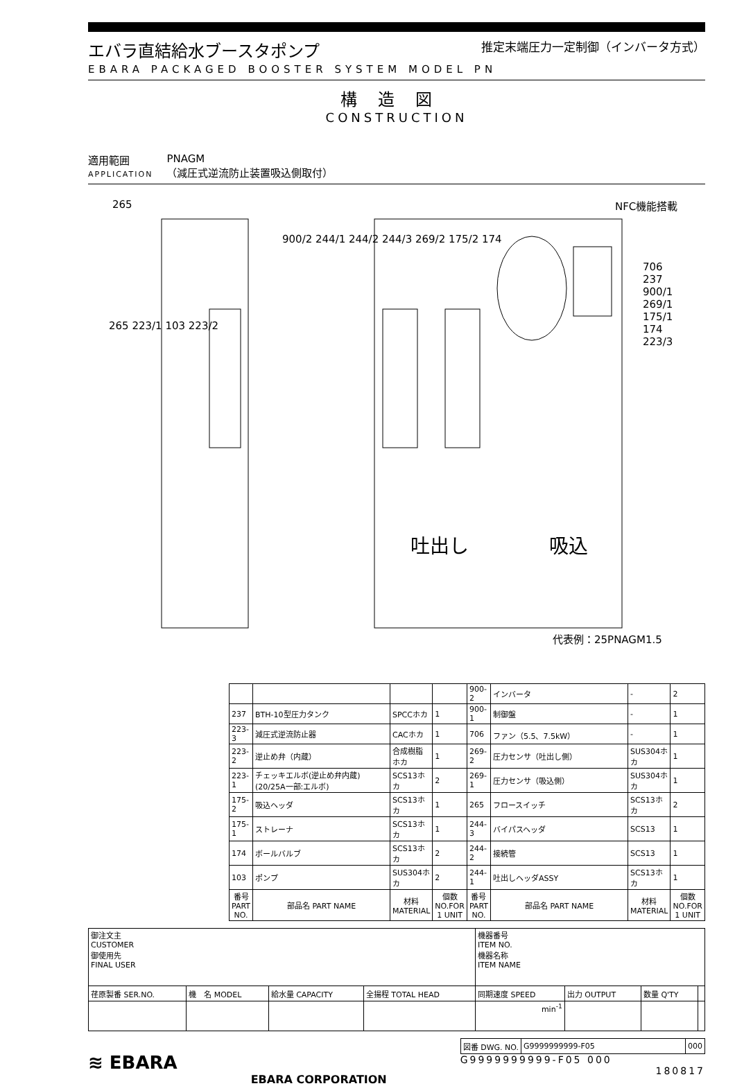エバラ直結給水ブースタポンプ
推定末端圧力一定制御（インバータ方式）
EBARA PACKAGED BOOSTER SYSTEM MODEL PN
構造図
CONSTRUCTION
適用範囲
APPLICATION
PNAGM
（減圧式逆流防止装置吸込側取付）
NFC機能搭載
265
265 223/1 103 223/2
900/2 244/1 244/2 244/3 269/2 175/2 174
706
237
900/1
269/1
175/1
174
223/3
吐出し 吸込
代表例：25PNAGM1.5
| | | | | 900-2 | インバータ | - | 2 |
| 237 | BTH-10型圧力タンク | SPCCホカ | 1 | 900-1 | 制御盤 | - | 1 |
| 223-3 | 減圧式逆流防止器 | CACホカ | 1 | 706 | ファン（5.5、7.5kW） | - | 1 |
| 223-2 | 逆止め弁（内蔵） | 合成樹脂ホカ | 1 | 269-2 | 圧力センサ（吐出し側） | SUS304ホカ | 1 |
| 223-1 | チェッキエルボ(逆止め弁内蔵)(20/25A一部:エルボ) | SCS13ホカ | 2 | 269-1 | 圧力センサ（吸込側） | SUS304ホカ | 1 |
| 175-2 | 吸込ヘッダ | SCS13ホカ | 1 | 265 | フロースイッチ | SCS13ホカ | 2 |
| 175-1 | ストレーナ | SCS13ホカ | 1 | 244-3 | バイパスヘッダ | SCS13 | 1 |
| 174 | ボールバルブ | SCS13ホカ | 2 | 244-2 | 接続管 | SCS13 | 1 |
| 103 | ポンプ | SUS304ホカ | 2 | 244-1 | 吐出しヘッダASSY | SCS13ホカ | 1 |
| 番号 PART NO. | 部品名 PART NAME | 材料 MATERIAL | 個数 NO.FOR 1 UNIT | 番号 PART NO. | 部品名 PART NAME | 材料 MATERIAL | 個数 NO.FOR 1 UNIT |
| 御注文主 CUSTOMER 御使用先 FINAL USER | | | | 機器番号 ITEM NO. 機器名称 ITEM NAME | | | |
| 荏原製番 SER.NO. | 機 名 MODEL | 給水量 CAPACITY | 全揚程 TOTAL HEAD | 同期速度 SPEED | 出力 OUTPUT | 数量 Q'TY | |
| | | | | min<sup>-1</sup> | | | |
≋ EBARA
EBARA CORPORATION
| 図番 DWG. NO. | G9999999999-F05 | 000 |
G9999999999-F05 000
180817